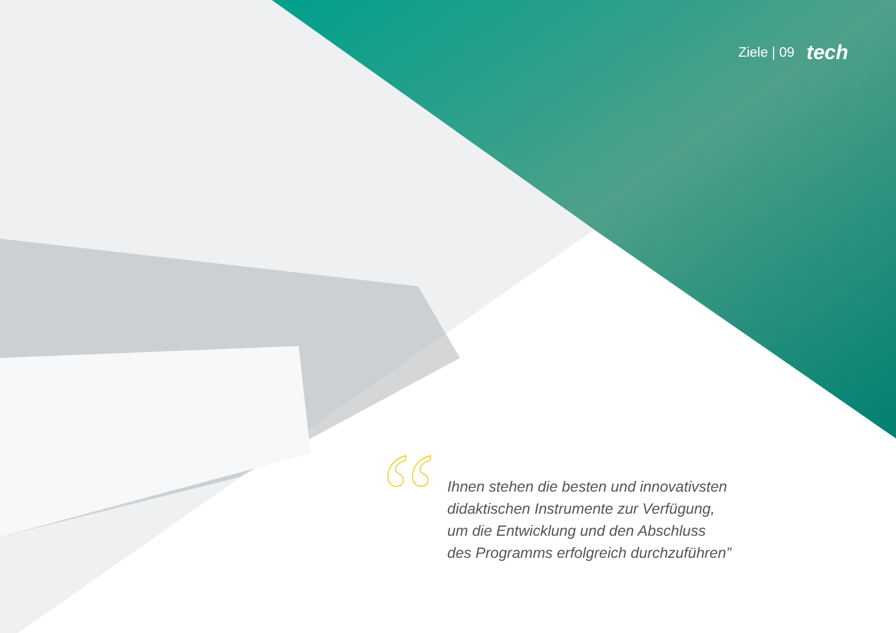Ziele | 09 tech
“
Ihnen stehen die besten und innovativsten
didaktischen Instrumente zur Verfügung,
um die Entwicklung und den Abschluss
des Programms erfolgreich durchzuführen”